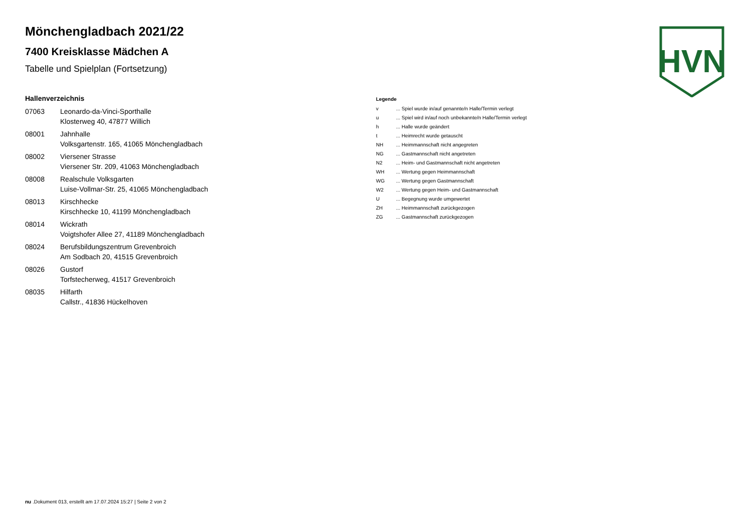HVN
Mönchengladbach 2021/22
7400 Kreisklasse Mädchen A
Tabelle und Spielplan (Fortsetzung)
Hallenverzeichnis
| 07063 | Leonardo-da-Vinci-Sporthalle Klosterweg 40, 47877 Willich |
| 08001 | Jahnhalle Volksgartenstr. 165, 41065 Mönchengladbach |
| 08002 | Viersener Strasse Viersener Str. 209, 41063 Mönchengladbach |
| 08008 | Realschule Volksgarten Luise-Vollmar-Str. 25, 41065 Mönchengladbach |
| 08013 | Kirschhecke Kirschhecke 10, 41199 Mönchengladbach |
| 08014 | Wickrath Voigtshofer Allee 27, 41189 Mönchengladbach |
| 08024 | Berufsbildungszentrum Grevenbroich Am Sodbach 20, 41515 Grevenbroich |
| 08026 | Gustorf Torfstecherweg, 41517 Grevenbroich |
| 08035 | Hilfarth Callstr., 41836 Hückelhoven |
Legende
| v | ... Spiel wurde in/auf genannte/n Halle/Termin verlegt |
| u | ... Spiel wird in/auf noch unbekannte/n Halle/Termin verlegt |
| h | ... Halle wurde geändert |
| t | ... Heimrecht wurde getauscht |
| NH | ... Heimmannschaft nicht angegreten |
| NG | ... Gastmannschaft nicht angetreten |
| N2 | ... Heim- und Gastmannschaft nicht angetreten |
| WH | ... Wertung gegen Heimmannschaft |
| WG | ... Wertung gegen Gastmannschaft |
| W2 | ... Wertung gegen Heim- und Gastmannschaft |
| U | ... Begegnung wurde umgewertet |
| ZH | ... Heimmannschaft zurückgezogen |
| ZG | ... Gastmannschaft zurückgezogen |
nu .Dokument 013, erstellt am 17.07.2024 15:27 | Seite 2 von 2